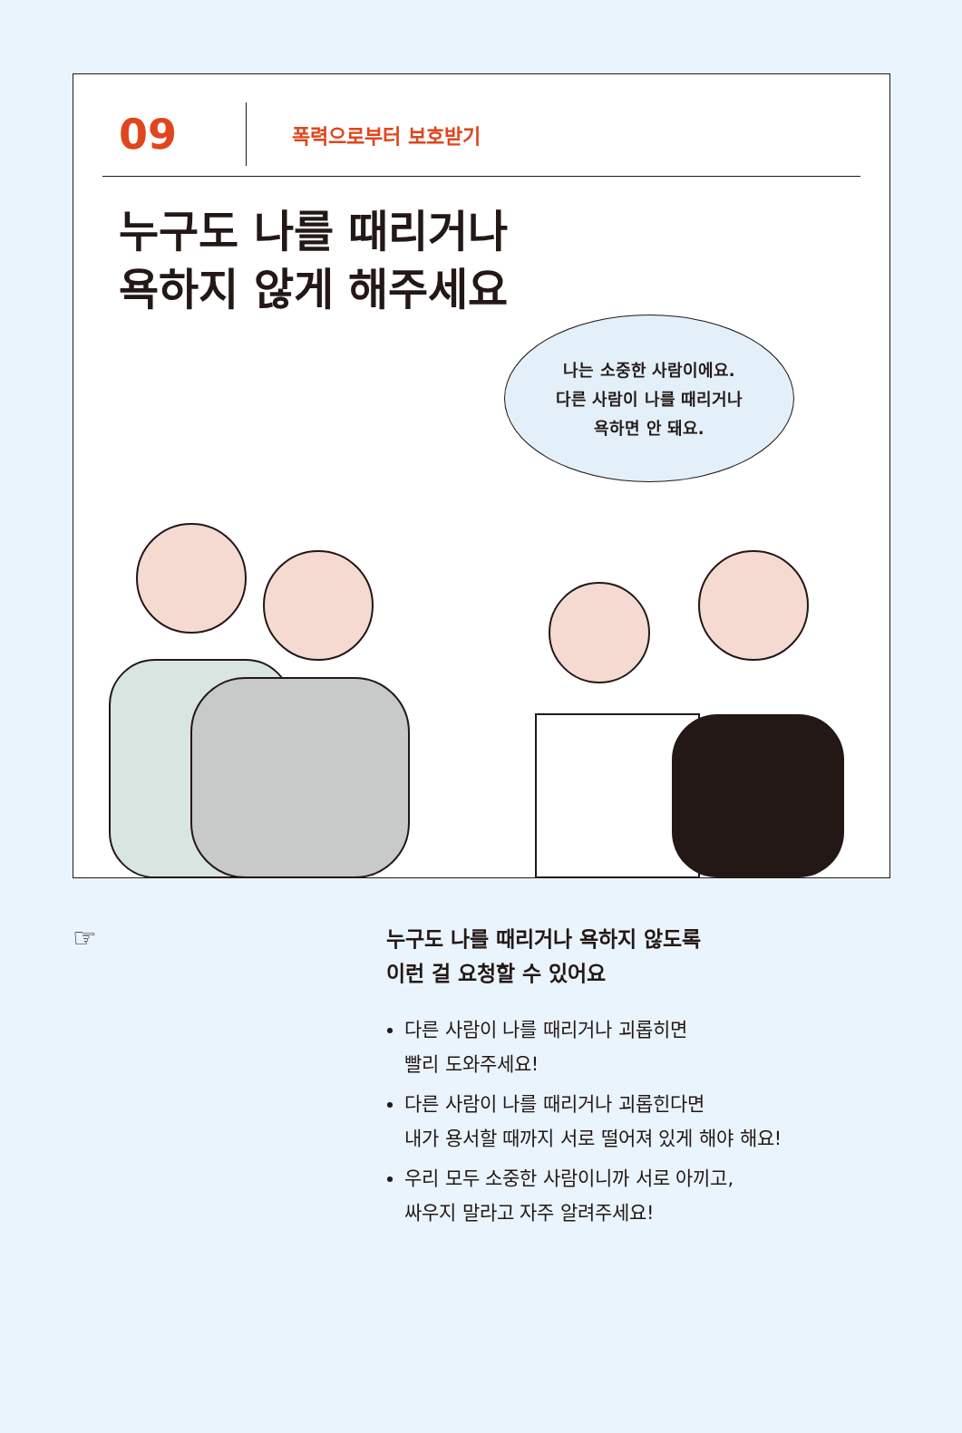09
폭력으로부터 보호받기
누구도 나를 때리거나
욕하지 않게 해주세요
나는 소중한 사람이에요.
다른 사람이 나를 때리거나
욕하면 안 돼요.
☞
누구도 나를 때리거나 욕하지 않도록
이런 걸 요청할 수 있어요
다른 사람이 나를 때리거나 괴롭히면
빨리 도와주세요!
다른 사람이 나를 때리거나 괴롭힌다면
내가 용서할 때까지 서로 떨어져 있게 해야 해요!
우리 모두 소중한 사람이니까 서로 아끼고,
싸우지 말라고 자주 알려주세요!